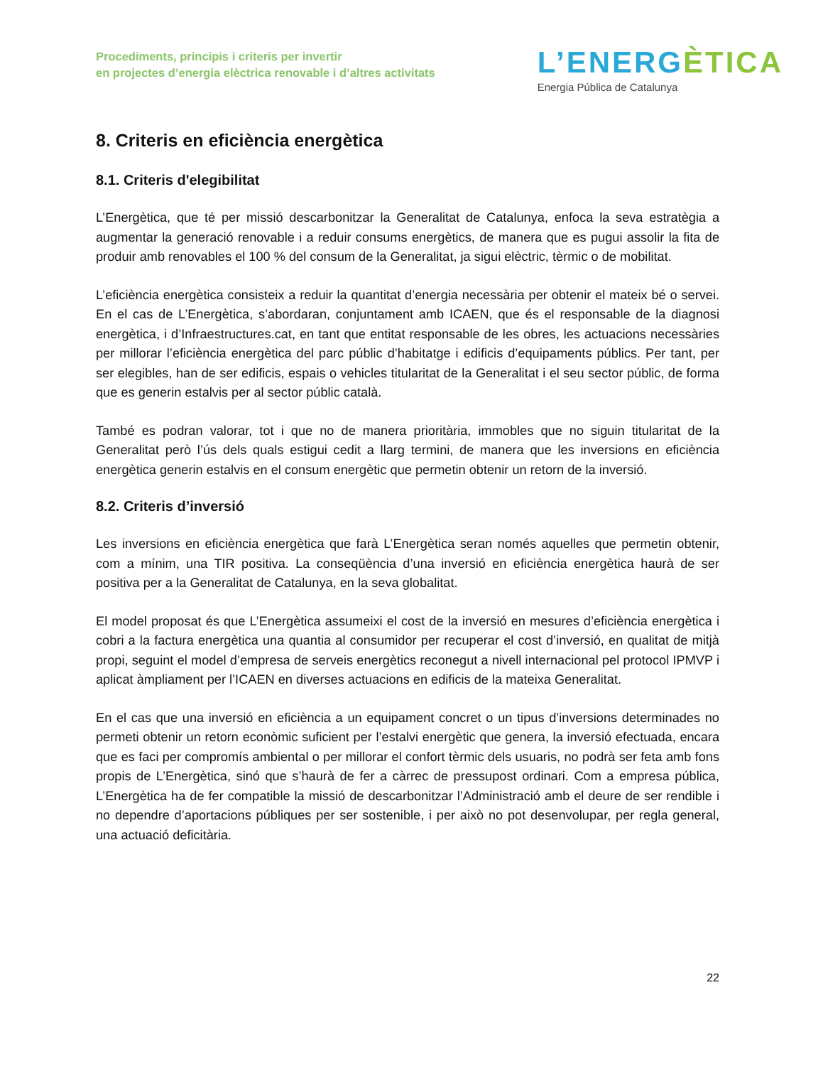Procediments, principis i criteris per invertir
en projectes d’energia elèctrica renovable i d’altres activitats
L’ENERGÈTICA
Energia Pública de Catalunya
8. Criteris en eficiència energètica
8.1. Criteris d'elegibilitat
L’Energètica, que té per missió descarbonitzar la Generalitat de Catalunya, enfoca la seva estratègia a augmentar la generació renovable i a reduir consums energètics, de manera que es pugui assolir la fita de produir amb renovables el 100 % del consum de la Generalitat, ja sigui elèctric, tèrmic o de mobilitat.
L’eficiència energètica consisteix a reduir la quantitat d’energia necessària per obtenir el mateix bé o servei. En el cas de L’Energètica, s’abordaran, conjuntament amb ICAEN, que és el responsable de la diagnosi energètica, i d’Infraestructures.cat, en tant que entitat responsable de les obres, les actuacions necessàries per millorar l’eficiència energètica del parc públic d’habitatge i edificis d’equipaments públics. Per tant, per ser elegibles, han de ser edificis, espais o vehicles titularitat de la Generalitat i el seu sector públic, de forma que es generin estalvis per al sector públic català.
També es podran valorar, tot i que no de manera prioritària, immobles que no siguin titularitat de la Generalitat però l’ús dels quals estigui cedit a llarg termini, de manera que les inversions en eficiència energètica generin estalvis en el consum energètic que permetin obtenir un retorn de la inversió.
8.2. Criteris d’inversió
Les inversions en eficiència energètica que farà L’Energètica seran només aquelles que permetin obtenir, com a mínim, una TIR positiva. La conseqüència d’una inversió en eficiència energètica haurà de ser positiva per a la Generalitat de Catalunya, en la seva globalitat.
El model proposat és que L’Energètica assumeixi el cost de la inversió en mesures d’eficiència energètica i cobri a la factura energètica una quantia al consumidor per recuperar el cost d’inversió, en qualitat de mitjà propi, seguint el model d’empresa de serveis energètics reconegut a nivell internacional pel protocol IPMVP i aplicat àmpliament per l’ICAEN en diverses actuacions en edificis de la mateixa Generalitat.
En el cas que una inversió en eficiència a un equipament concret o un tipus d’inversions determinades no permeti obtenir un retorn econòmic suficient per l’estalvi energètic que genera, la inversió efectuada, encara que es faci per compromís ambiental o per millorar el confort tèrmic dels usuaris, no podrà ser feta amb fons propis de L’Energètica, sinó que s’haurà de fer a càrrec de pressupost ordinari. Com a empresa pública, L’Energètica ha de fer compatible la missió de descarbonitzar l’Administració amb el deure de ser rendible i no dependre d’aportacions públiques per ser sostenible, i per això no pot desenvolupar, per regla general, una actuació deficitària.
22